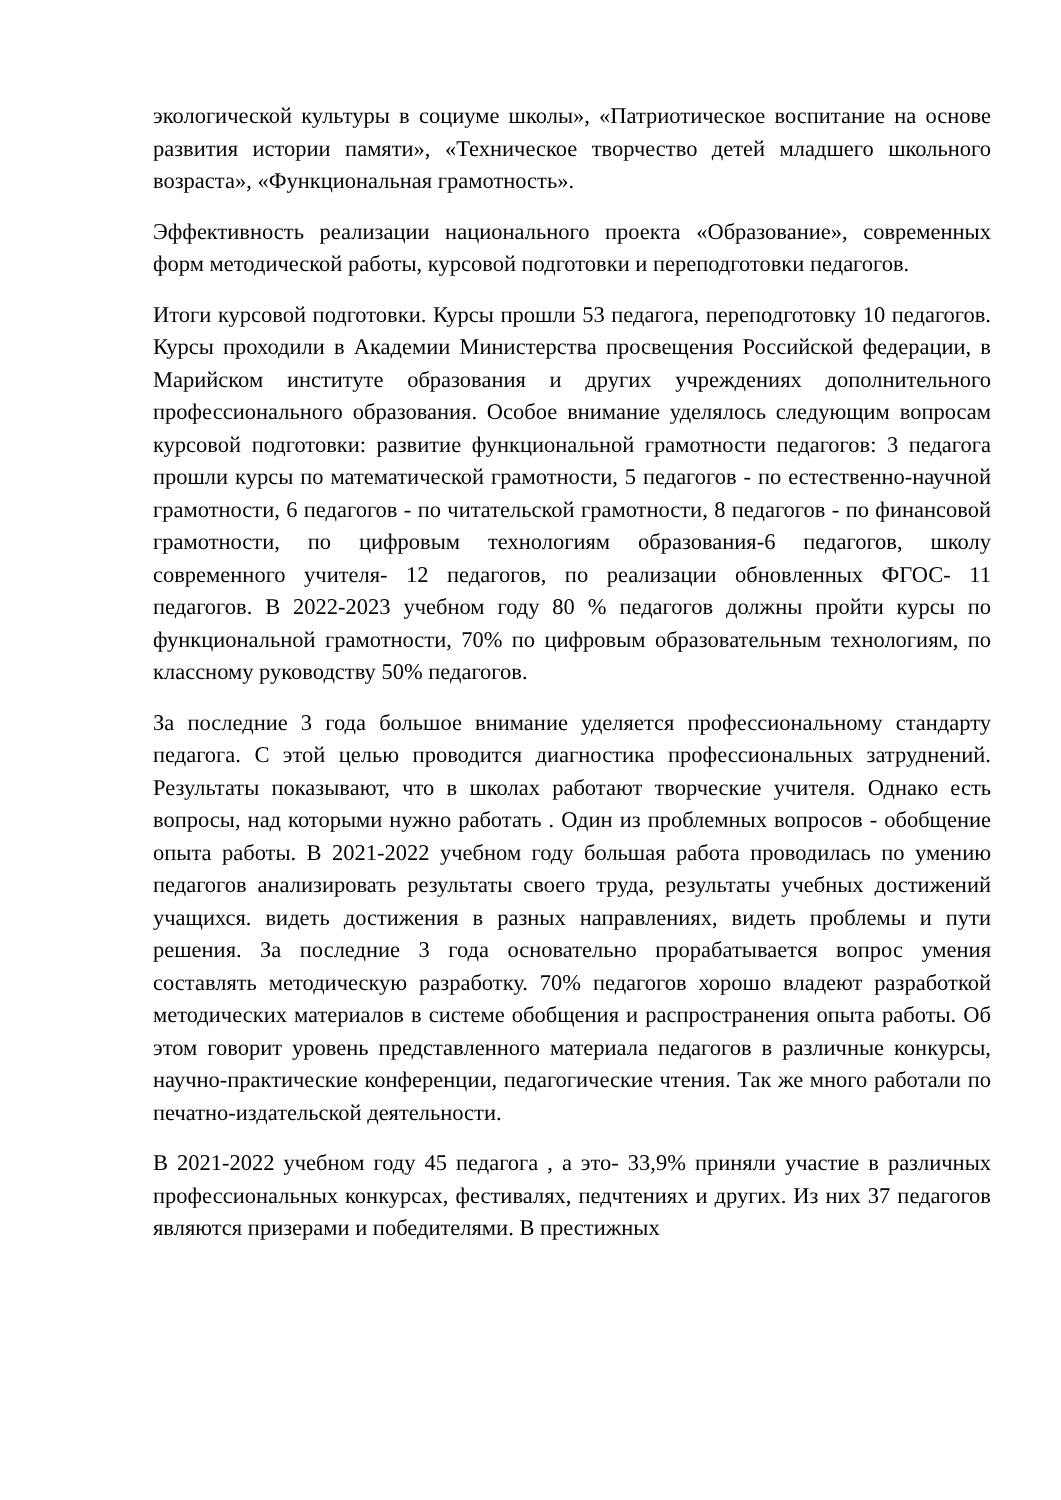экологической культуры в социуме школы», «Патриотическое воспитание на основе развития истории памяти», «Техническое творчество детей младшего школьного возраста», «Функциональная грамотность».
Эффективность реализации национального проекта «Образование», современных форм методической работы, курсовой подготовки и переподготовки педагогов.
Итоги курсовой подготовки. Курсы прошли 53 педагога, переподготовку 10 педагогов. Курсы проходили в Академии Министерства просвещения Российской федерации, в Марийском институте образования и других учреждениях дополнительного профессионального образования. Особое внимание уделялось следующим вопросам курсовой подготовки: развитие функциональной грамотности педагогов: 3 педагога прошли курсы по математической грамотности, 5 педагогов - по естественно-научной грамотности, 6 педагогов - по читательской грамотности, 8 педагогов - по финансовой грамотности, по цифровым технологиям образования-6 педагогов, школу современного учителя- 12 педагогов, по реализации обновленных ФГОС- 11 педагогов. В 2022-2023 учебном году 80 % педагогов должны пройти курсы по функциональной грамотности, 70% по цифровым образовательным технологиям, по классному руководству 50% педагогов.
За последние 3 года большое внимание уделяется профессиональному стандарту педагога. С этой целью проводится диагностика профессиональных затруднений. Результаты показывают, что в школах работают творческие учителя. Однако есть вопросы, над которыми нужно работать . Один из проблемных вопросов - обобщение опыта работы. В 2021-2022 учебном году большая работа проводилась по умению педагогов анализировать результаты своего труда, результаты учебных достижений учащихся. видеть достижения в разных направлениях, видеть проблемы и пути решения. За последние 3 года основательно прорабатывается вопрос умения составлять методическую разработку. 70% педагогов хорошо владеют разработкой методических материалов в системе обобщения и распространения опыта работы. Об этом говорит уровень представленного материала педагогов в различные конкурсы, научно-практические конференции, педагогические чтения. Так же много работали по печатно-издательской деятельности.
В 2021-2022 учебном году 45 педагога , а это- 33,9% приняли участие в различных профессиональных конкурсах, фестивалях, педчтениях и других. Из них 37 педагогов являются призерами и победителями. В престижных